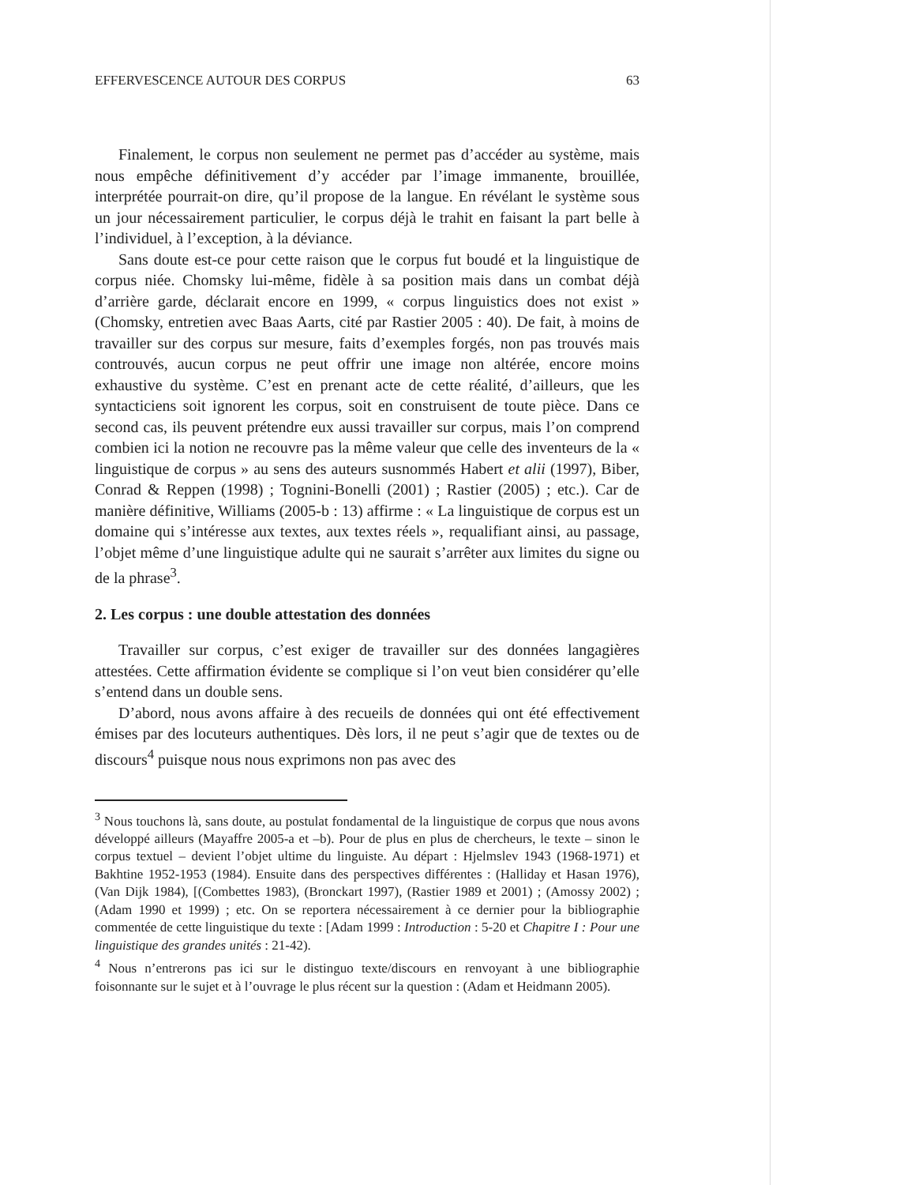EFFERVESCENCE AUTOUR DES CORPUS 63
Finalement, le corpus non seulement ne permet pas d’accéder au système, mais nous empêche définitivement d’y accéder par l’image immanente, brouillée, interprétée pourrait-on dire, qu’il propose de la langue. En révélant le système sous un jour nécessairement particulier, le corpus déjà le trahit en faisant la part belle à l’individuel, à l’exception, à la déviance.
Sans doute est-ce pour cette raison que le corpus fut boudé et la linguistique de corpus niée. Chomsky lui-même, fidèle à sa position mais dans un combat déjà d’arrière garde, déclarait encore en 1999, « corpus linguistics does not exist » (Chomsky, entretien avec Baas Aarts, cité par Rastier 2005 : 40). De fait, à moins de travailler sur des corpus sur mesure, faits d’exemples forgés, non pas trouvés mais controuvés, aucun corpus ne peut offrir une image non altérée, encore moins exhaustive du système. C’est en prenant acte de cette réalité, d’ailleurs, que les syntacticiens soit ignorent les corpus, soit en construisent de toute pièce. Dans ce second cas, ils peuvent prétendre eux aussi travailler sur corpus, mais l’on comprend combien ici la notion ne recouvre pas la même valeur que celle des inventeurs de la « linguistique de corpus » au sens des auteurs susnommés Habert et alii (1997), Biber, Conrad & Reppen (1998) ; Tognini-Bonelli (2001) ; Rastier (2005) ; etc.). Car de manière définitive, Williams (2005-b : 13) affirme : « La linguistique de corpus est un domaine qui s’intéresse aux textes, aux textes réels », requalifiant ainsi, au passage, l’objet même d’une linguistique adulte qui ne saurait s’arrêter aux limites du signe ou de la phrase<sup>3</sup>.
2. Les corpus : une double attestation des données
Travailler sur corpus, c’est exiger de travailler sur des données langagières attestées. Cette affirmation évidente se complique si l’on veut bien considérer qu’elle s’entend dans un double sens.
D’abord, nous avons affaire à des recueils de données qui ont été effectivement émises par des locuteurs authentiques. Dès lors, il ne peut s’agir que de textes ou de discours<sup>4</sup> puisque nous nous exprimons non pas avec des
<sup>3</sup> Nous touchons là, sans doute, au postulat fondamental de la linguistique de corpus que nous avons développé ailleurs (Mayaffre 2005-a et –b). Pour de plus en plus de chercheurs, le texte – sinon le corpus textuel – devient l’objet ultime du linguiste. Au départ : Hjelmslev 1943 (1968-1971) et Bakhtine 1952-1953 (1984). Ensuite dans des perspectives différentes : (Halliday et Hasan 1976),(Van Dijk 1984), [(Combettes 1983), (Bronckart 1997), (Rastier 1989 et 2001) ; (Amossy 2002) ; (Adam 1990 et 1999) ; etc. On se reportera nécessairement à ce dernier pour la bibliographie commentée de cette linguistique du texte : [Adam 1999 : Introduction : 5-20 et Chapitre I : Pour une linguistique des grandes unités : 21-42).
<sup>4</sup> Nous n’entrerons pas ici sur le distinguo texte/discours en renvoyant à une bibliographie foisonnante sur le sujet et à l’ouvrage le plus récent sur la question : (Adam et Heidmann 2005).